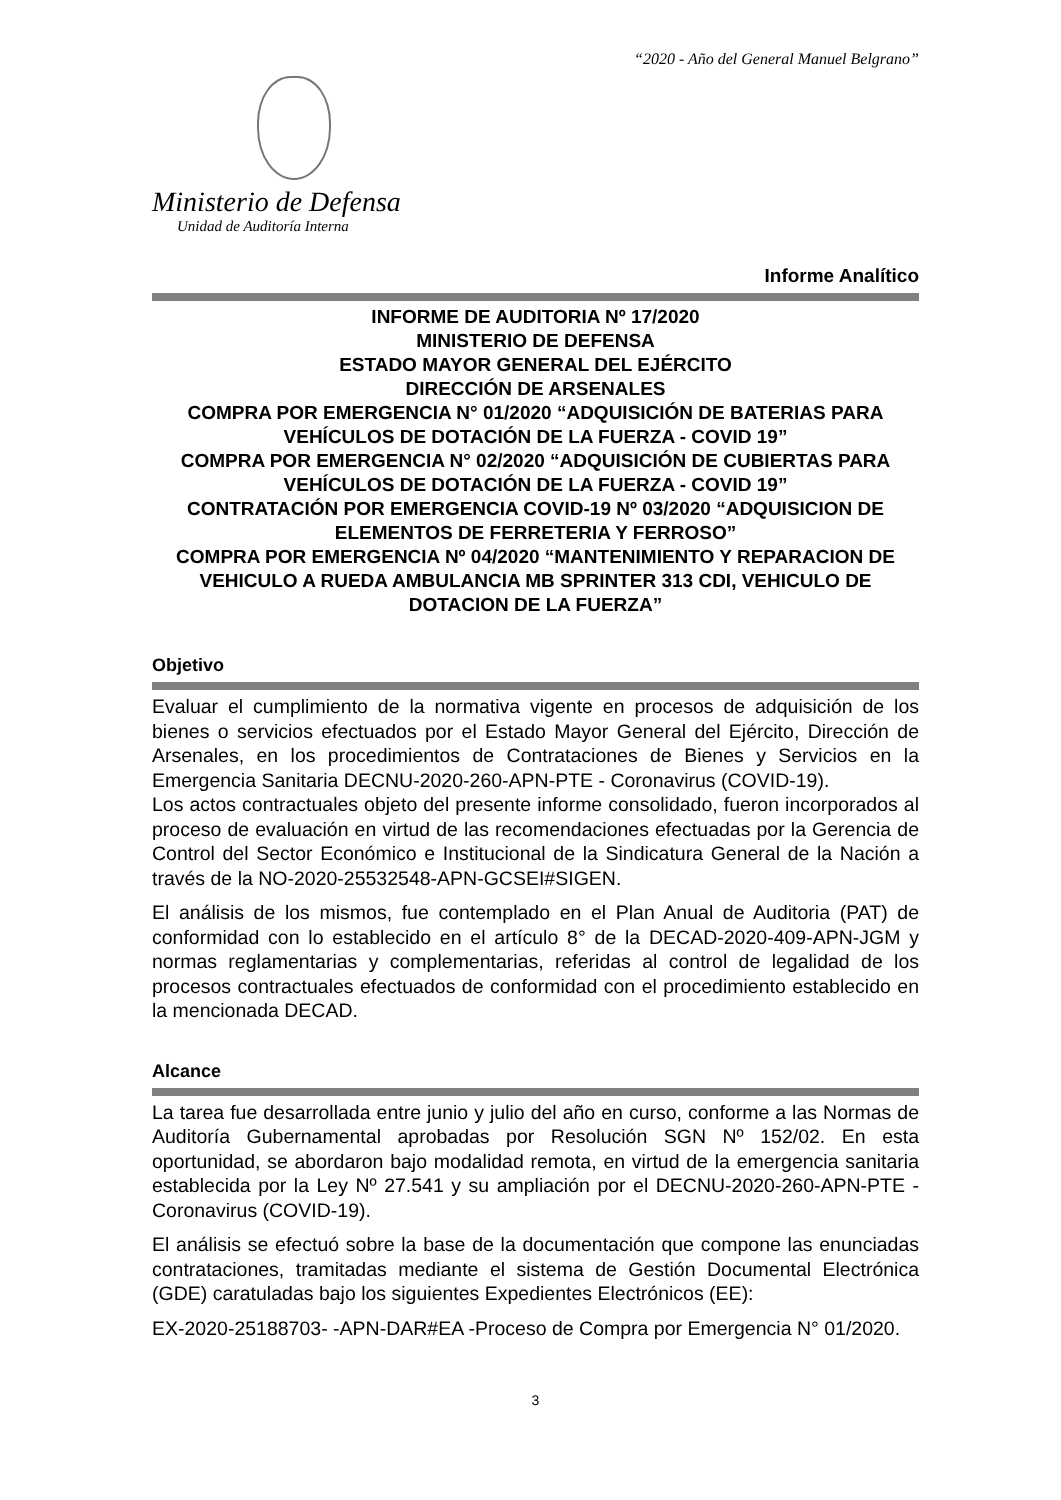“2020 - Año del General Manuel Belgrano”
Ministerio de Defensa
Unidad de Auditoría Interna
Informe Analítico
INFORME DE AUDITORIA Nº 17/2020
MINISTERIO DE DEFENSA
ESTADO MAYOR GENERAL DEL EJÉRCITO
DIRECCIÓN DE ARSENALES
COMPRA POR EMERGENCIA N° 01/2020 “ADQUISICIÓN DE BATERIAS PARA VEHÍCULOS DE DOTACIÓN DE LA FUERZA - COVID 19”
COMPRA POR EMERGENCIA N° 02/2020 “ADQUISICIÓN DE CUBIERTAS PARA VEHÍCULOS DE DOTACIÓN DE LA FUERZA - COVID 19”
CONTRATACIÓN POR EMERGENCIA COVID-19 Nº 03/2020 “ADQUISICION DE ELEMENTOS DE FERRETERIA Y FERROSO”
COMPRA POR EMERGENCIA Nº 04/2020 “MANTENIMIENTO Y REPARACION DE VEHICULO A RUEDA AMBULANCIA MB SPRINTER 313 CDI, VEHICULO DE DOTACION DE LA FUERZA”
Objetivo
Evaluar el cumplimiento de la normativa vigente en procesos de adquisición de los bienes o servicios efectuados por el Estado Mayor General del Ejército, Dirección de Arsenales, en los procedimientos de Contrataciones de Bienes y Servicios en la Emergencia Sanitaria DECNU-2020-260-APN-PTE - Coronavirus (COVID-19).
Los actos contractuales objeto del presente informe consolidado, fueron incorporados al proceso de evaluación en virtud de las recomendaciones efectuadas por la Gerencia de Control del Sector Económico e Institucional de la Sindicatura General de la Nación a través de la NO-2020-25532548-APN-GCSEI#SIGEN.
El análisis de los mismos, fue contemplado en el Plan Anual de Auditoria (PAT) de conformidad con lo establecido en el artículo 8° de la DECAD-2020-409-APN-JGM y normas reglamentarias y complementarias, referidas al control de legalidad de los procesos contractuales efectuados de conformidad con el procedimiento establecido en la mencionada DECAD.
Alcance
La tarea fue desarrollada entre junio y julio del año en curso, conforme a las Normas de Auditoría Gubernamental aprobadas por Resolución SGN Nº 152/02. En esta oportunidad, se abordaron bajo modalidad remota, en virtud de la emergencia sanitaria establecida por la Ley Nº 27.541 y su ampliación por el DECNU-2020-260-APN-PTE - Coronavirus (COVID-19).
El análisis se efectuó sobre la base de la documentación que compone las enunciadas contrataciones, tramitadas mediante el sistema de Gestión Documental Electrónica (GDE) caratuladas bajo los siguientes Expedientes Electrónicos (EE):
EX-2020-25188703- -APN-DAR#EA -Proceso de Compra por Emergencia N° 01/2020.
3